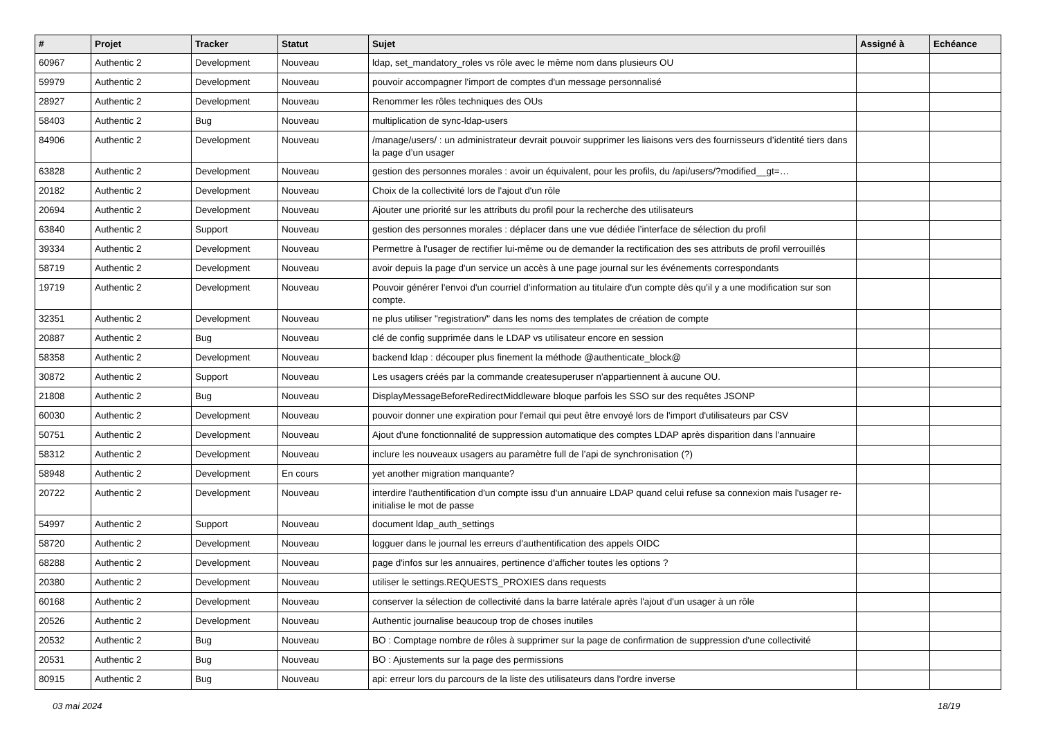| # | Projet | Tracker | Statut | Sujet | Assigné à | Echéance |
| --- | --- | --- | --- | --- | --- | --- |
| 60967 | Authentic 2 | Development | Nouveau | ldap, set_mandatory_roles vs rôle avec le même nom dans plusieurs OU | | |
| 59979 | Authentic 2 | Development | Nouveau | pouvoir accompagner l'import de comptes d'un message personnalisé | | |
| 28927 | Authentic 2 | Development | Nouveau | Renommer les rôles techniques des OUs | | |
| 58403 | Authentic 2 | Bug | Nouveau | multiplication de sync-ldap-users | | |
| 84906 | Authentic 2 | Development | Nouveau | /manage/users/ : un administrateur devrait pouvoir supprimer les liaisons vers des fournisseurs d’identité tiers dans la page d’un usager | | |
| 63828 | Authentic 2 | Development | Nouveau | gestion des personnes morales : avoir un équivalent, pour les profils, du /api/users/?modified__gt=… | | |
| 20182 | Authentic 2 | Development | Nouveau | Choix de la collectivité lors de l'ajout d'un rôle | | |
| 20694 | Authentic 2 | Development | Nouveau | Ajouter une priorité sur les attributs du profil pour la recherche des utilisateurs | | |
| 63840 | Authentic 2 | Support | Nouveau | gestion des personnes morales : déplacer dans une vue dédiée l’interface de sélection du profil | | |
| 39334 | Authentic 2 | Development | Nouveau | Permettre à l'usager de rectifier lui-même ou de demander la rectification des ses attributs de profil verrouillés | | |
| 58719 | Authentic 2 | Development | Nouveau | avoir depuis la page d'un service un accès à une page journal sur les événements correspondants | | |
| 19719 | Authentic 2 | Development | Nouveau | Pouvoir générer l'envoi d'un courriel d'information au titulaire d'un compte dès qu'il y a une modification sur son compte. | | |
| 32351 | Authentic 2 | Development | Nouveau | ne plus utiliser "registration/" dans les noms des templates de création de compte | | |
| 20887 | Authentic 2 | Bug | Nouveau | clé de config supprimée dans le LDAP vs utilisateur encore en session | | |
| 58358 | Authentic 2 | Development | Nouveau | backend ldap : découper plus finement la méthode @authenticate_block@ | | |
| 30872 | Authentic 2 | Support | Nouveau | Les usagers créés par la commande createsuperuser n'appartiennent à aucune OU. | | |
| 21808 | Authentic 2 | Bug | Nouveau | DisplayMessageBeforeRedirectMiddleware bloque parfois les SSO sur des requêtes JSONP | | |
| 60030 | Authentic 2 | Development | Nouveau | pouvoir donner une expiration pour l'email qui peut être envoyé lors de l'import d'utilisateurs par CSV | | |
| 50751 | Authentic 2 | Development | Nouveau | Ajout d'une fonctionnalité de suppression automatique des comptes LDAP après disparition dans l'annuaire | | |
| 58312 | Authentic 2 | Development | Nouveau | inclure les nouveaux usagers au paramètre full de l’api de synchronisation (?) | | |
| 58948 | Authentic 2 | Development | En cours | yet another migration manquante? | | |
| 20722 | Authentic 2 | Development | Nouveau | interdire l'authentification d'un compte issu d'un annuaire LDAP quand celui refuse sa connexion mais l'usager re-initialise le mot de passe | | |
| 54997 | Authentic 2 | Support | Nouveau | document ldap_auth_settings | | |
| 58720 | Authentic 2 | Development | Nouveau | logguer dans le journal les erreurs d'authentification des appels OIDC | | |
| 68288 | Authentic 2 | Development | Nouveau | page d'infos sur les annuaires, pertinence d'afficher toutes les options ? | | |
| 20380 | Authentic 2 | Development | Nouveau | utiliser le settings.REQUESTS_PROXIES dans requests | | |
| 60168 | Authentic 2 | Development | Nouveau | conserver la sélection de collectivité dans la barre latérale après l'ajout d'un usager à un rôle | | |
| 20526 | Authentic 2 | Development | Nouveau | Authentic journalise beaucoup trop de choses inutiles | | |
| 20532 | Authentic 2 | Bug | Nouveau | BO : Comptage nombre de rôles à supprimer sur la page de confirmation de suppression d'une collectivité | | |
| 20531 | Authentic 2 | Bug | Nouveau | BO : Ajustements sur la page des permissions | | |
| 80915 | Authentic 2 | Bug | Nouveau | api: erreur lors du parcours de la liste des utilisateurs dans l'ordre inverse | | |
03 mai 2024 18/19